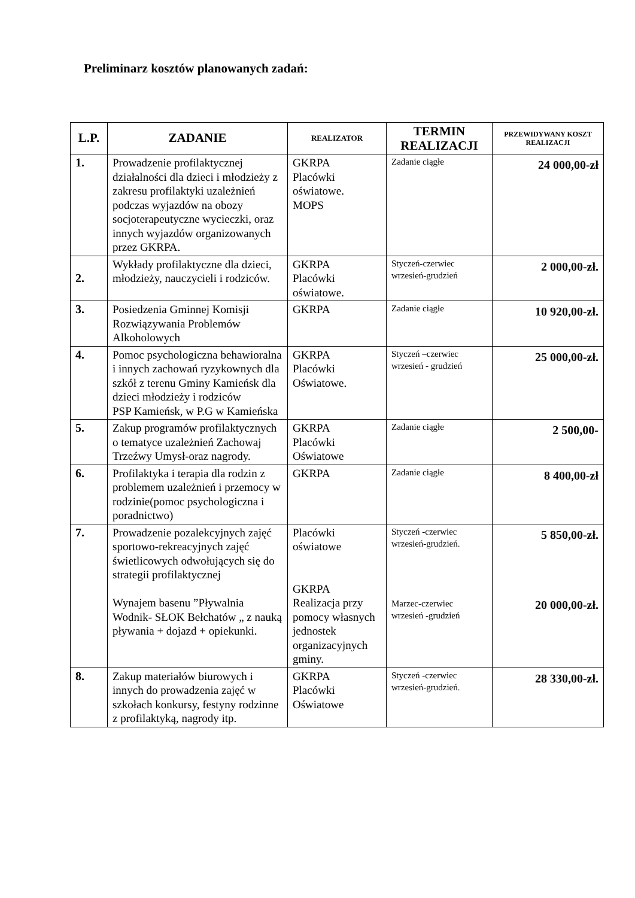Preliminarz kosztów planowanych zadań:
| L.P. | ZADANIE | REALIZATOR | TERMIN REALIZACJI | PRZEWIDYWANY KOSZT REALIZACJI |
| --- | --- | --- | --- | --- |
| 1. | Prowadzenie profilaktycznej działalności dla dzieci i młodzieży z zakresu profilaktyki uzależnień podczas wyjazdów na obozy socjoterapeutyczne wycieczki, oraz innych wyjazdów organizowanych przez GKRPA. | GKRPA Placówki oświatowe. MOPS | Zadanie ciągłe | 24 000,00-zł |
| 2. | Wykłady profilaktyczne dla dzieci, młodzieży, nauczycieli i rodziców. | GKRPA Placówki oświatowe. | Styczeń-czerwiec wrzesień-grudzień | 2 000,00-zł. |
| 3. | Posiedzenia Gminnej Komisji Rozwiązywania Problemów Alkoholowych | GKRPA | Zadanie ciągłe | 10 920,00-zł. |
| 4. | Pomoc psychologiczna behawioralna i innych zachowań ryzykownych dla szkół z terenu Gminy Kamieńsk dla dzieci młodzieży i rodziców PSP Kamieńsk, w P.G w Kamieńska | GKRPA Placówki Oświatowe. | Styczeń –czerwiec wrzesień - grudzień | 25 000,00-zł. |
| 5. | Zakup programów profilaktycznych o tematyce uzależnień Zachowaj Trzeźwy Umysł-oraz nagrody. | GKRPA Placówki Oświatowe | Zadanie ciągłe | 2 500,00- |
| 6. | Profilaktyka i terapia dla rodzin z problemem uzależnień i przemocy w rodzinie(pomoc psychologiczna i poradnictwo) | GKRPA | Zadanie ciągłe | 8 400,00-zł |
| 7. | Prowadzenie pozalekcyjnych zajęć sportowo-rekreacyjnych zajęć świetlicowych odwołujących się do strategii profilaktycznej Wynajem basenu ”Pływalnia Wodnik- SŁOK Bełchatów „ z nauką pływania + dojazd + opiekunki. | Placówki oświatowe GKRPA Realizacja przy pomocy własnych jednostek organizacyjnych gminy. | Styczeń -czerwiec wrzesień-grudzień. Marzec-czerwiec wrzesień -grudzień | 5 850,00-zł. 20 000,00-zł. |
| 8. | Zakup materiałów biurowych i innych do prowadzenia zajęć w szkołach konkursy, festyny rodzinne z profilaktyką, nagrody itp. | GKRPA Placówki Oświatowe | Styczeń -czerwiec wrzesień-grudzień. | 28 330,00-zł. |